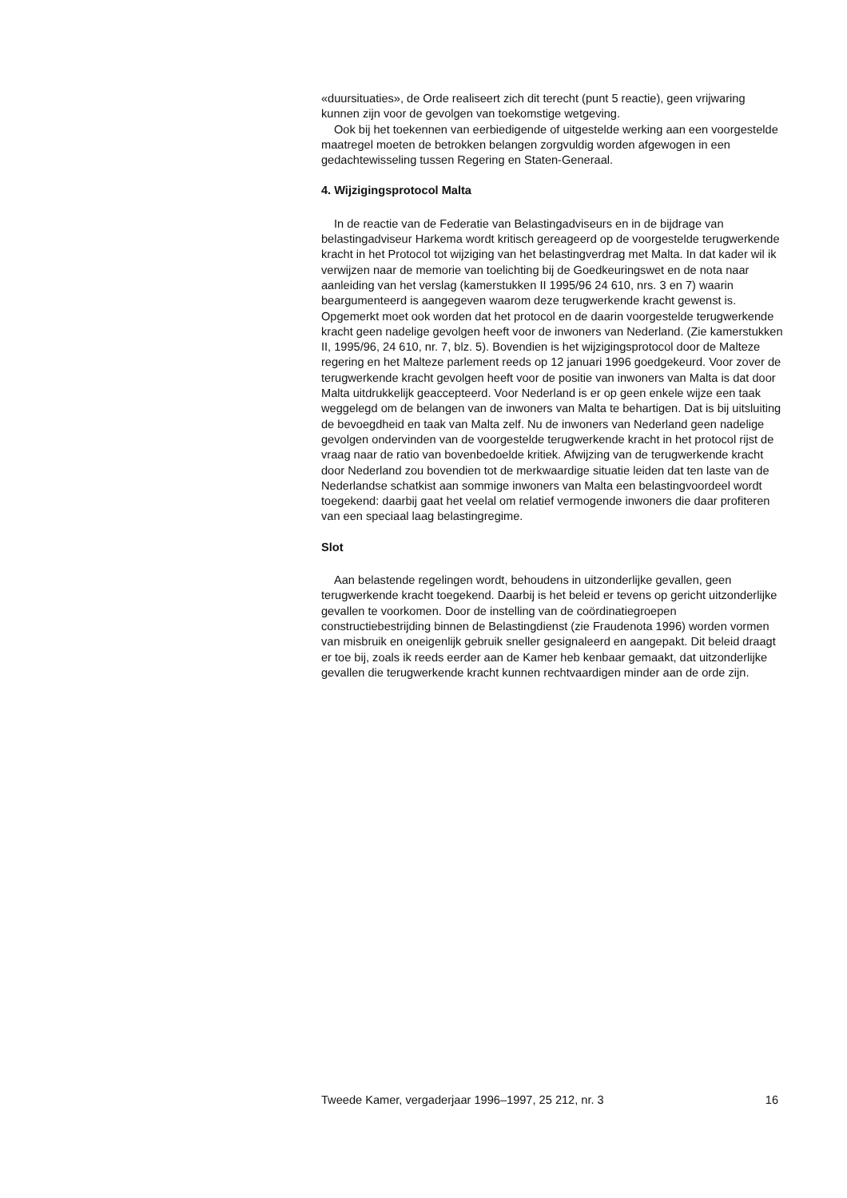«duursituaties», de Orde realiseert zich dit terecht (punt 5 reactie), geen vrijwaring kunnen zijn voor de gevolgen van toekomstige wetgeving.
Ook bij het toekennen van eerbiedigende of uitgestelde werking aan een voorgestelde maatregel moeten de betrokken belangen zorgvuldig worden afgewogen in een gedachtewisseling tussen Regering en Staten-Generaal.
4. Wijzigingsprotocol Malta
In de reactie van de Federatie van Belastingadviseurs en in de bijdrage van belastingadviseur Harkema wordt kritisch gereageerd op de voorgestelde terugwerkende kracht in het Protocol tot wijziging van het belastingverdrag met Malta. In dat kader wil ik verwijzen naar de memorie van toelichting bij de Goedkeuringswet en de nota naar aanleiding van het verslag (kamerstukken II 1995/96 24 610, nrs. 3 en 7) waarin beargumenteerd is aangegeven waarom deze terugwerkende kracht gewenst is. Opgemerkt moet ook worden dat het protocol en de daarin voorgestelde terugwerkende kracht geen nadelige gevolgen heeft voor de inwoners van Nederland. (Zie kamerstukken II, 1995/96, 24 610, nr. 7, blz. 5). Bovendien is het wijzigingsprotocol door de Malteze regering en het Malteze parlement reeds op 12 januari 1996 goedgekeurd. Voor zover de terugwerkende kracht gevolgen heeft voor de positie van inwoners van Malta is dat door Malta uitdrukkelijk geaccepteerd. Voor Nederland is er op geen enkele wijze een taak weggelegd om de belangen van de inwoners van Malta te behartigen. Dat is bij uitsluiting de bevoegdheid en taak van Malta zelf. Nu de inwoners van Nederland geen nadelige gevolgen ondervinden van de voorgestelde terugwerkende kracht in het protocol rijst de vraag naar de ratio van bovenbedoelde kritiek. Afwijzing van de terugwerkende kracht door Nederland zou bovendien tot de merkwaardige situatie leiden dat ten laste van de Nederlandse schatkist aan sommige inwoners van Malta een belastingvoordeel wordt toegekend: daarbij gaat het veelal om relatief vermogende inwoners die daar profiteren van een speciaal laag belastingregime.
Slot
Aan belastende regelingen wordt, behoudens in uitzonderlijke gevallen, geen terugwerkende kracht toegekend. Daarbij is het beleid er tevens op gericht uitzonderlijke gevallen te voorkomen. Door de instelling van de coördinatiegroepen constructiebestrijding binnen de Belastingdienst (zie Fraudenota 1996) worden vormen van misbruik en oneigenlijk gebruik sneller gesignaleerd en aangepakt. Dit beleid draagt er toe bij, zoals ik reeds eerder aan de Kamer heb kenbaar gemaakt, dat uitzonderlijke gevallen die terugwerkende kracht kunnen rechtvaardigen minder aan de orde zijn.
Tweede Kamer, vergaderjaar 1996–1997, 25 212, nr. 3 16